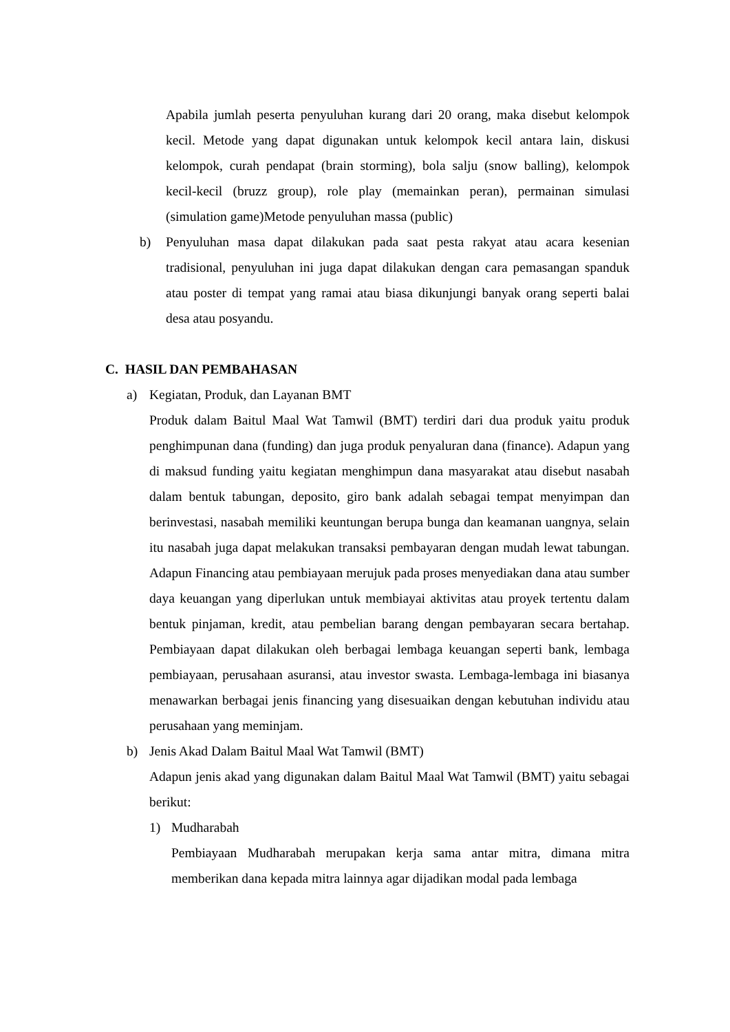Apabila jumlah peserta penyuluhan kurang dari 20 orang, maka disebut kelompok kecil. Metode yang dapat digunakan untuk kelompok kecil antara lain, diskusi kelompok, curah pendapat (brain storming), bola salju (snow balling), kelompok kecil-kecil (bruzz group), role play (memainkan peran), permainan simulasi (simulation game)Metode penyuluhan massa (public)
b) Penyuluhan masa dapat dilakukan pada saat pesta rakyat atau acara kesenian tradisional, penyuluhan ini juga dapat dilakukan dengan cara pemasangan spanduk atau poster di tempat yang ramai atau biasa dikunjungi banyak orang seperti balai desa atau posyandu.
C. HASIL DAN PEMBAHASAN
a) Kegiatan, Produk, dan Layanan BMT
Produk dalam Baitul Maal Wat Tamwil (BMT) terdiri dari dua produk yaitu produk penghimpunan dana (funding) dan juga produk penyaluran dana (finance). Adapun yang di maksud funding yaitu kegiatan menghimpun dana masyarakat atau disebut nasabah dalam bentuk tabungan, deposito, giro bank adalah sebagai tempat menyimpan dan berinvestasi, nasabah memiliki keuntungan berupa bunga dan keamanan uangnya, selain itu nasabah juga dapat melakukan transaksi pembayaran dengan mudah lewat tabungan. Adapun Financing atau pembiayaan merujuk pada proses menyediakan dana atau sumber daya keuangan yang diperlukan untuk membiayai aktivitas atau proyek tertentu dalam bentuk pinjaman, kredit, atau pembelian barang dengan pembayaran secara bertahap. Pembiayaan dapat dilakukan oleh berbagai lembaga keuangan seperti bank, lembaga pembiayaan, perusahaan asuransi, atau investor swasta. Lembaga-lembaga ini biasanya menawarkan berbagai jenis financing yang disesuaikan dengan kebutuhan individu atau perusahaan yang meminjam.
b) Jenis Akad Dalam Baitul Maal Wat Tamwil (BMT)
Adapun jenis akad yang digunakan dalam Baitul Maal Wat Tamwil (BMT) yaitu sebagai berikut:
1) Mudharabah
Pembiayaan Mudharabah merupakan kerja sama antar mitra, dimana mitra memberikan dana kepada mitra lainnya agar dijadikan modal pada lembaga